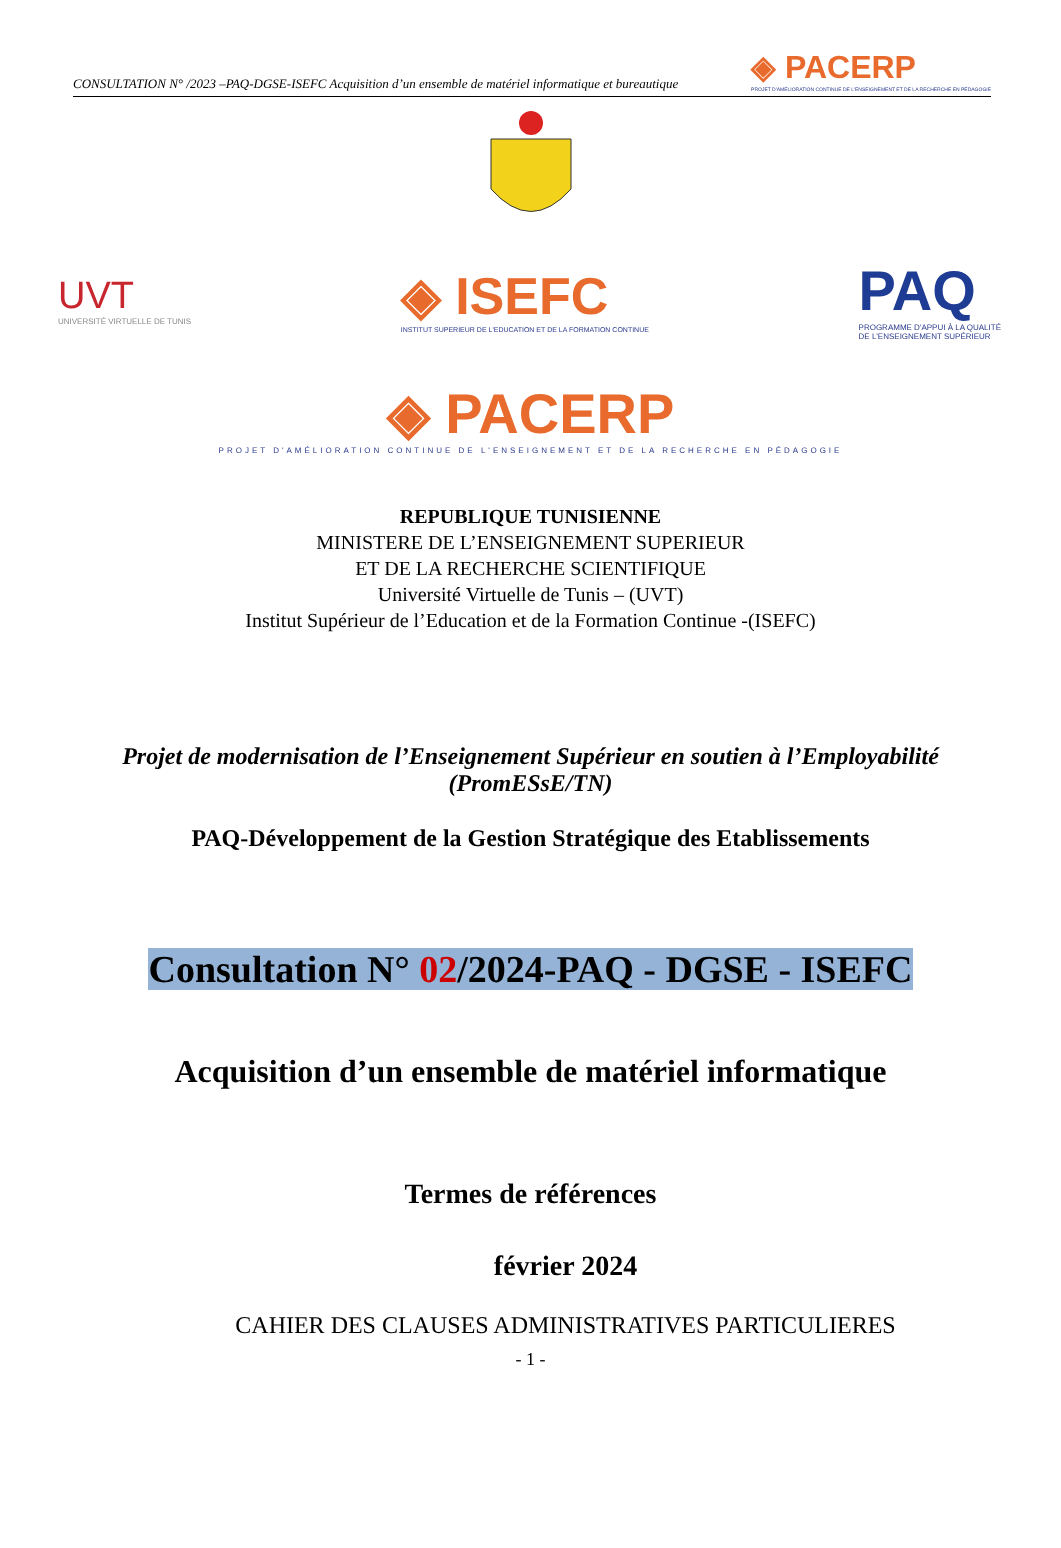CONSULTATION N° /2023 –PAQ-DGSE-ISEFC Acquisition d’un ensemble de matériel informatique et bureautique
◈ PACERP
PROJET D'AMÉLIORATION CONTINUE DE L'ENSEIGNEMENT ET DE LA RECHERCHE EN PÉDAGOGIE
UVT
UNIVERSITÉ VIRTUELLE DE TUNIS
◈ ISEFC
INSTITUT SUPERIEUR DE L'EDUCATION ET DE LA FORMATION CONTINUE
PAQ
PROGRAMME D'APPUI À LA QUALITÉ
DE L'ENSEIGNEMENT SUPÉRIEUR
◈ PACERP
PROJET D'AMÉLIORATION CONTINUE DE L'ENSEIGNEMENT ET DE LA RECHERCHE EN PÉDAGOGIE
REPUBLIQUE TUNISIENNE
MINISTERE DE L’ENSEIGNEMENT SUPERIEUR
ET DE LA RECHERCHE SCIENTIFIQUE
Université Virtuelle de Tunis – (UVT)
Institut Supérieur de l’Education et de la Formation Continue -(ISEFC)
Projet de modernisation de l’Enseignement Supérieur en soutien à l’Employabilité
(PromESsE/TN)
PAQ-Développement de la Gestion Stratégique des Etablissements
Consultation N° 02/2024-PAQ - DGSE - ISEFC
Acquisition d’un ensemble de matériel informatique
Termes de références
février 2024
CAHIER DES CLAUSES ADMINISTRATIVES PARTICULIERES
- 1 -